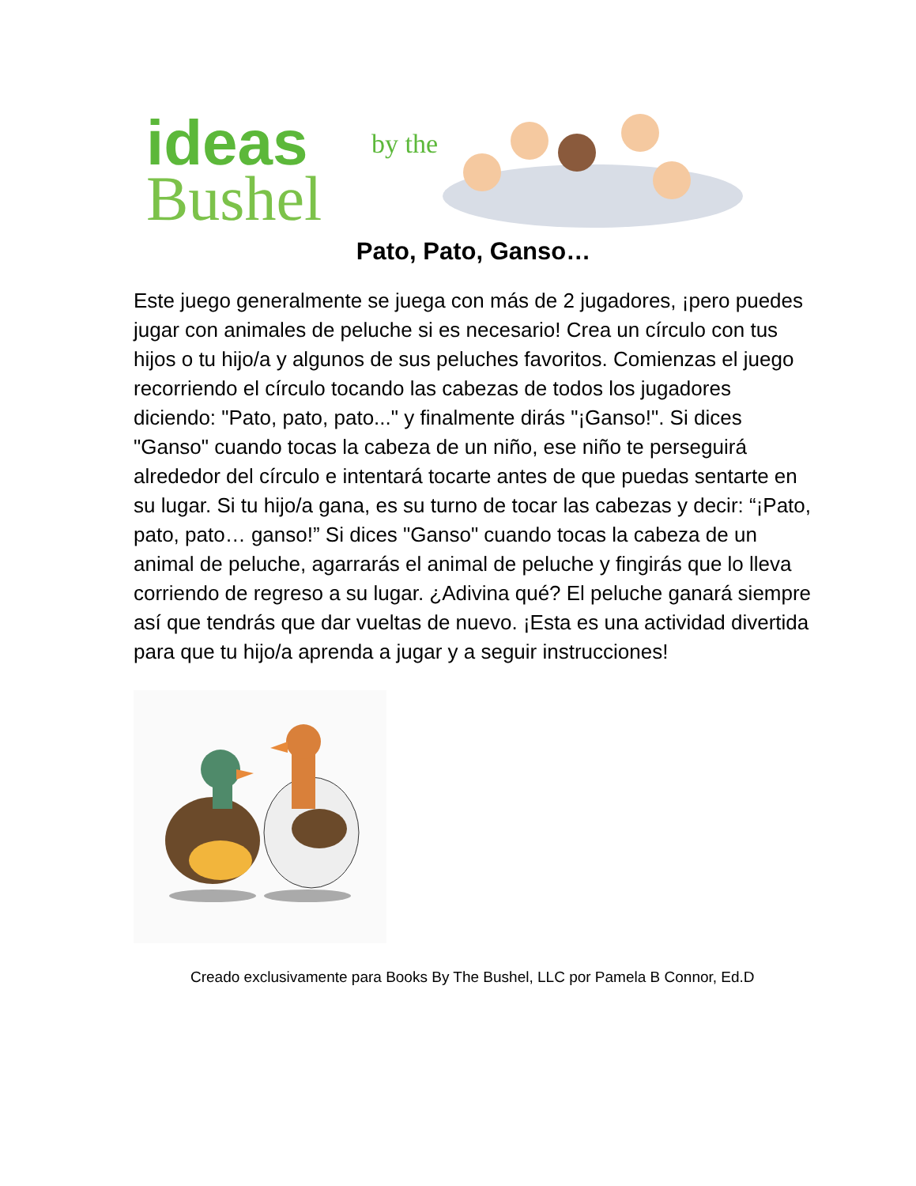ideas
by the
Bushel
Pato, Pato, Ganso…
Este juego generalmente se juega con más de 2 jugadores, ¡pero puedes jugar con animales de peluche si es necesario! Crea un círculo con tus hijos o tu hijo/a y algunos de sus peluches favoritos. Comienzas el juego recorriendo el círculo tocando las cabezas de todos los jugadores diciendo: "Pato, pato, pato..." y finalmente dirás "¡Ganso!". Si dices "Ganso" cuando tocas la cabeza de un niño, ese niño te perseguirá alrededor del círculo e intentará tocarte antes de que puedas sentarte en su lugar. Si tu hijo/a gana, es su turno de tocar las cabezas y decir: “¡Pato, pato, pato… ganso!” Si dices "Ganso" cuando tocas la cabeza de un animal de peluche, agarrarás el animal de peluche y fingirás que lo lleva corriendo de regreso a su lugar. ¿Adivina qué? El peluche ganará siempre así que tendrás que dar vueltas de nuevo. ¡Esta es una actividad divertida para que tu hijo/a aprenda a jugar y a seguir instrucciones!
Creado exclusivamente para Books By The Bushel, LLC por Pamela B Connor, Ed.D